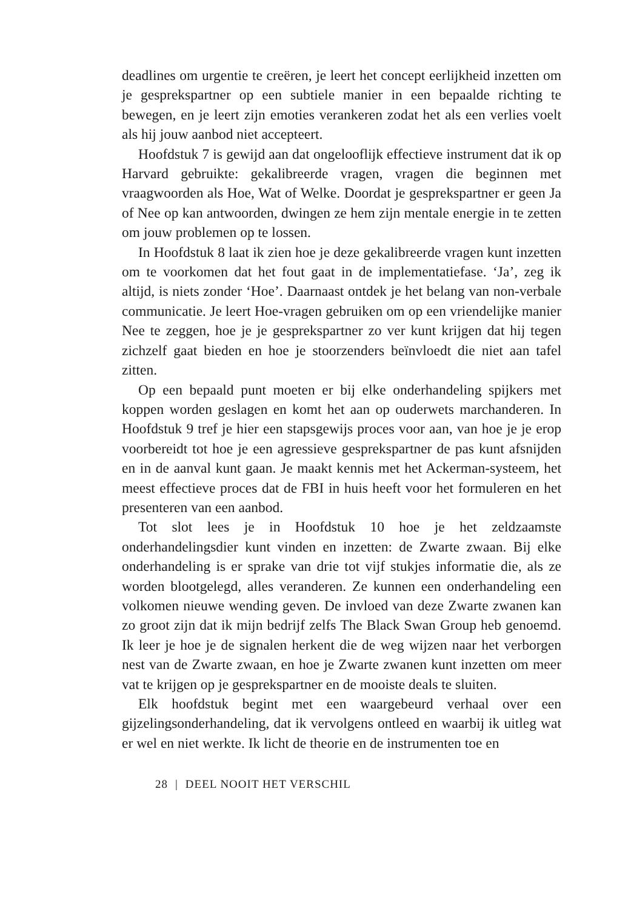deadlines om urgentie te creëren, je leert het concept eerlijkheid inzetten om je gesprekspartner op een subtiele manier in een bepaalde richting te bewegen, en je leert zijn emoties verankeren zodat het als een verlies voelt als hij jouw aanbod niet accepteert.
Hoofdstuk 7 is gewijd aan dat ongelooflijk effectieve instrument dat ik op Harvard gebruikte: gekalibreerde vragen, vragen die beginnen met vraagwoorden als Hoe, Wat of Welke. Doordat je gesprekspartner er geen Ja of Nee op kan antwoorden, dwingen ze hem zijn mentale energie in te zetten om jouw problemen op te lossen.
In Hoofdstuk 8 laat ik zien hoe je deze gekalibreerde vragen kunt inzetten om te voorkomen dat het fout gaat in de implementatiefase. ‘Ja’, zeg ik altijd, is niets zonder ‘Hoe’. Daarnaast ontdek je het belang van non-verbale communicatie. Je leert Hoe-vragen gebruiken om op een vriendelijke manier Nee te zeggen, hoe je je gesprekspartner zo ver kunt krijgen dat hij tegen zichzelf gaat bieden en hoe je stoorzenders beïnvloedt die niet aan tafel zitten.
Op een bepaald punt moeten er bij elke onderhandeling spijkers met koppen worden geslagen en komt het aan op ouderwets marchanderen. In Hoofdstuk 9 tref je hier een stapsgewijs proces voor aan, van hoe je je erop voorbereidt tot hoe je een agressieve gesprekspartner de pas kunt afsnijden en in de aanval kunt gaan. Je maakt kennis met het Ackerman-systeem, het meest effectieve proces dat de FBI in huis heeft voor het formuleren en het presenteren van een aanbod.
Tot slot lees je in Hoofdstuk 10 hoe je het zeldzaamste onderhandelingsdier kunt vinden en inzetten: de Zwarte zwaan. Bij elke onderhandeling is er sprake van drie tot vijf stukjes informatie die, als ze worden blootgelegd, alles veranderen. Ze kunnen een onderhandeling een volkomen nieuwe wending geven. De invloed van deze Zwarte zwanen kan zo groot zijn dat ik mijn bedrijf zelfs The Black Swan Group heb genoemd. Ik leer je hoe je de signalen herkent die de weg wijzen naar het verborgen nest van de Zwarte zwaan, en hoe je Zwarte zwanen kunt inzetten om meer vat te krijgen op je gesprekspartner en de mooiste deals te sluiten.
Elk hoofdstuk begint met een waargebeurd verhaal over een gijzelingsonderhandeling, dat ik vervolgens ontleed en waarbij ik uitleg wat er wel en niet werkte. Ik licht de theorie en de instrumenten toe en
28 | DEEL NOOIT HET VERSCHIL